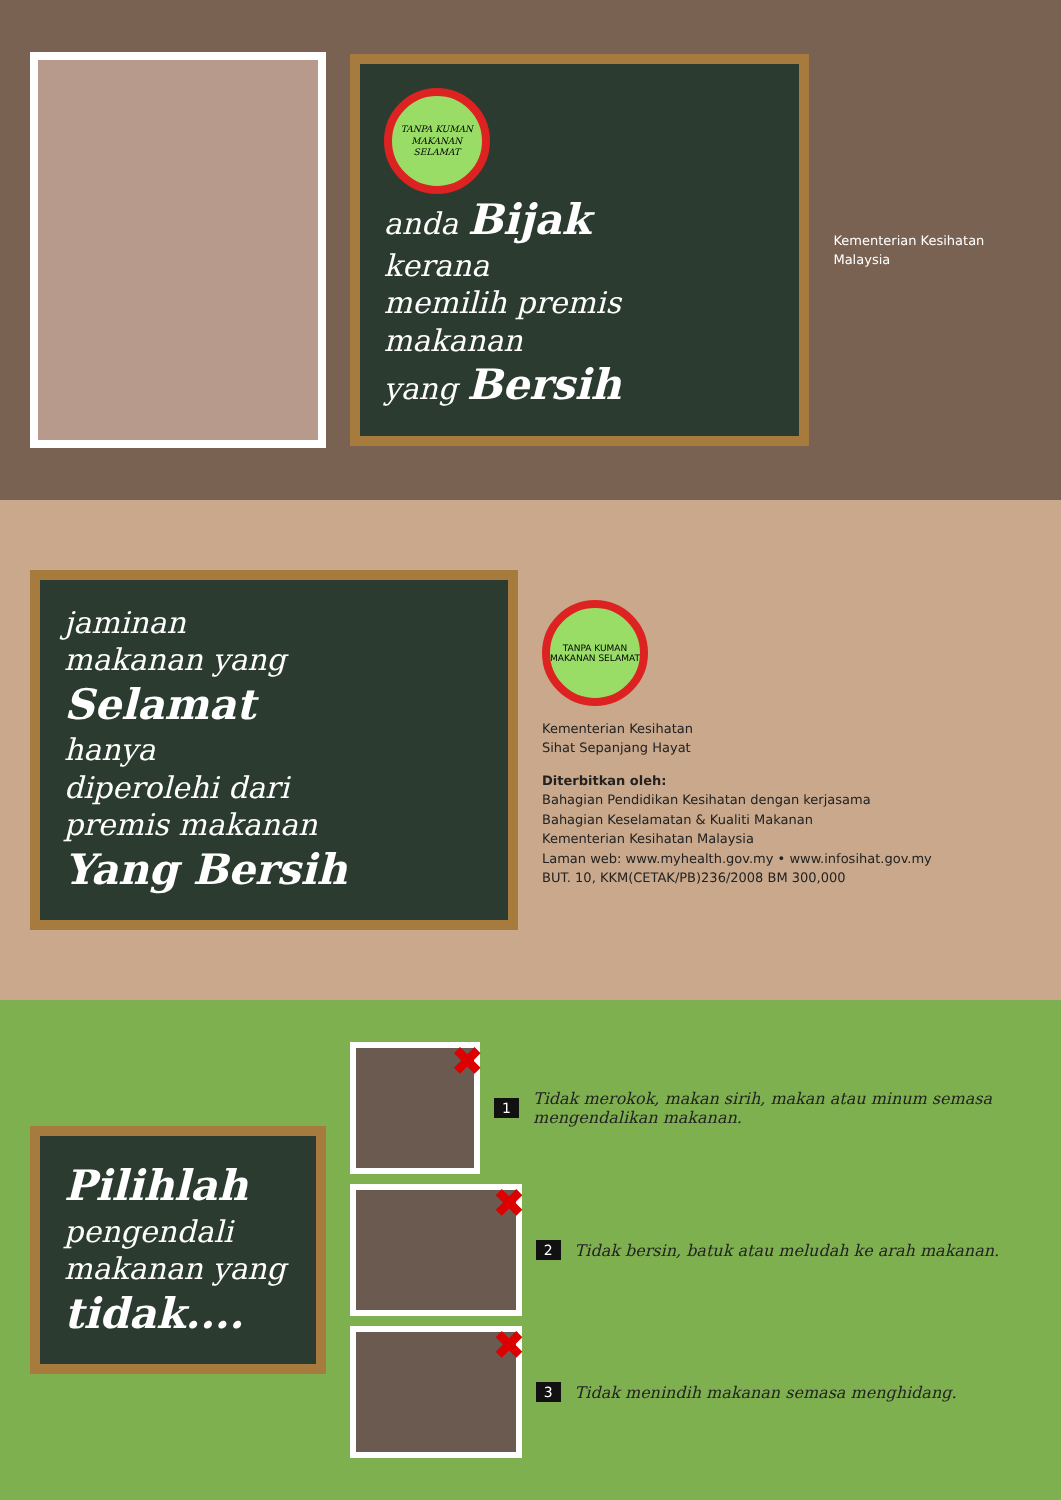TANPA KUMAN MAKANAN SELAMAT
anda Bijak
kerana
memilih premis
makanan
yang Bersih
Kementerian Kesihatan Malaysia
jaminan
makanan yang
Selamat
hanya
diperolehi dari
premis makanan
Yang Bersih
TANPA KUMAN MAKANAN SELAMAT
Kementerian Kesihatan
Sihat Sepanjang Hayat
Diterbitkan oleh:
Bahagian Pendidikan Kesihatan dengan kerjasama
Bahagian Keselamatan & Kualiti Makanan
Kementerian Kesihatan Malaysia
Laman web: www.myhealth.gov.my • www.infosihat.gov.my
BUT. 10, KKM(CETAK/PB)236/2008 BM 300,000
Pilihlah pengendali makanan yang tidak....
✖
1 Tidak merokok, makan sirih, makan atau minum semasa mengendalikan makanan.
✖
2 Tidak bersin, batuk atau meludah ke arah makanan.
✖
3 Tidak menindih makanan semasa menghidang.